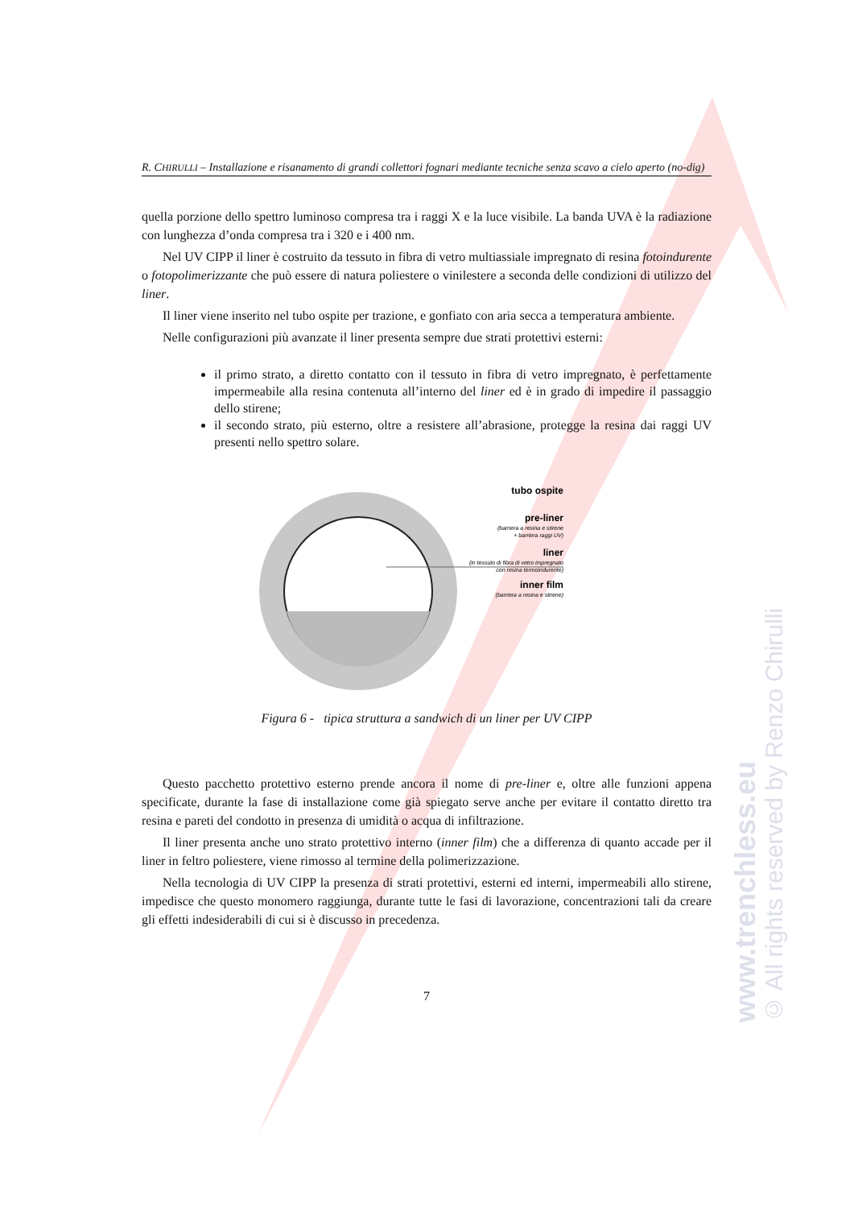R. CHIRULLI – Installazione e risanamento di grandi collettori fognari mediante tecniche senza scavo a cielo aperto (no-dig)
quella porzione dello spettro luminoso compresa tra i raggi X e la luce visibile. La banda UVA è la radiazione con lunghezza d’onda compresa tra i 320 e i 400 nm.
Nel UV CIPP il liner è costruito da tessuto in fibra di vetro multiassiale impregnato di resina fotoindurente o fotopolimerizzante che può essere di natura poliestere o vinilestere a seconda delle condizioni di utilizzo del liner.
Il liner viene inserito nel tubo ospite per trazione, e gonfiato con aria secca a temperatura ambiente.
Nelle configurazioni più avanzate il liner presenta sempre due strati protettivi esterni:
il primo strato, a diretto contatto con il tessuto in fibra di vetro impregnato, è perfettamente impermeabile alla resina contenuta all’interno del liner ed è in grado di impedire il passaggio dello stirene;
il secondo strato, più esterno, oltre a resistere all’abrasione, protegge la resina dai raggi UV presenti nello spettro solare.
tubo ospite
pre-liner
(barriera a resina e stirene
+ barriera raggi UV)
liner
(in tessuto di fibra di vetro impregnato
con resina termoindurente)
inner film
(barriera a resina e stirene)
Figura 6 - tipica struttura a sandwich di un liner per UV CIPP
Questo pacchetto protettivo esterno prende ancora il nome di pre-liner e, oltre alle funzioni appena specificate, durante la fase di installazione come già spiegato serve anche per evitare il contatto diretto tra resina e pareti del condotto in presenza di umidità o acqua di infiltrazione.
Il liner presenta anche uno strato protettivo interno (inner film) che a differenza di quanto accade per il liner in feltro poliestere, viene rimosso al termine della polimerizzazione.
Nella tecnologia di UV CIPP la presenza di strati protettivi, esterni ed interni, impermeabili allo stirene, impedisce che questo monomero raggiunga, durante tutte le fasi di lavorazione, concentrazioni tali da creare gli effetti indesiderabili di cui si è discusso in precedenza.
7
www.trenchless.eu
© All rights reserved by Renzo Chirulli